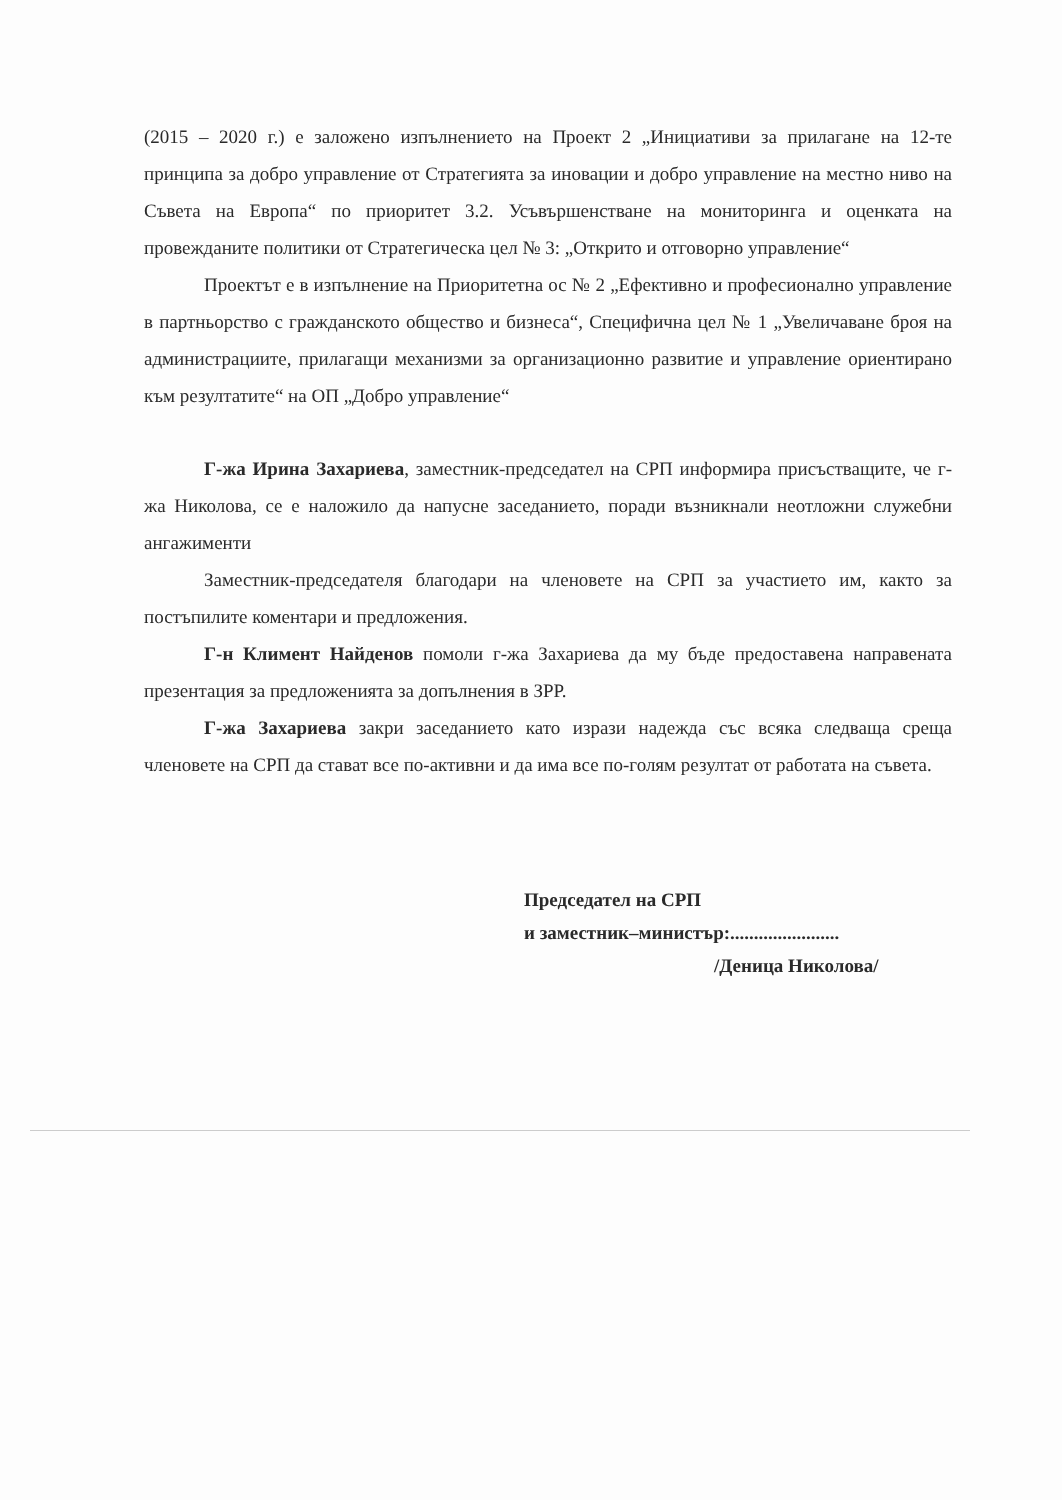(2015 – 2020 г.) е заложено изпълнението на Проект 2 „Инициативи за прилагане на 12-те принципа за добро управление от Стратегията за иновации и добро управление на местно ниво на Съвета на Европа“ по приоритет 3.2. Усъвършенстване на мониторинга и оценката на провежданите политики от Стратегическа цел № 3: „Открито и отговорно управление“
Проектът е в изпълнение на Приоритетна ос № 2 „Ефективно и професионално управление в партньорство с гражданското общество и бизнеса“, Специфична цел № 1 „Увеличаване броя на администрациите, прилагащи механизми за организационно развитие и управление ориентирано към резултатите“ на ОП „Добро управление“
Г-жа Ирина Захариева, заместник-председател на СРП информира присъстващите, че г-жа Николова, се е наложило да напусне заседанието, поради възникнали неотложни служебни ангажименти
Заместник-председателя благодари на членовете на СРП за участието им, както за постъпилите коментари и предложения.
Г-н Климент Найденов помоли г-жа Захариева да му бъде предоставена направената презентация за предложенията за допълнения в ЗРР.
Г-жа Захариева закри заседанието като изрази надежда със всяка следваща среща членовете на СРП да стават все по-активни и да има все по-голям резултат от работата на съвета.
Председател на СРП
и заместник–министър:.......................
/Деница Николова/